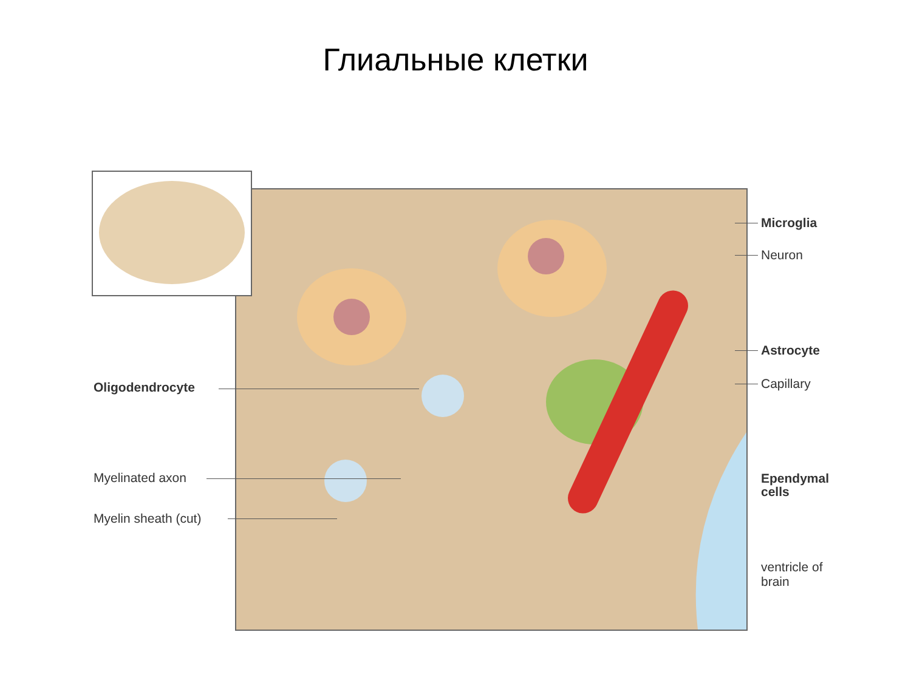Глиальные клетки
Microglia
Neuron
Astrocyte
Capillary
Ependymal
cells
ventricle of
brain
Oligodendrocyte
Myelinated axon
Myelin sheath (cut)